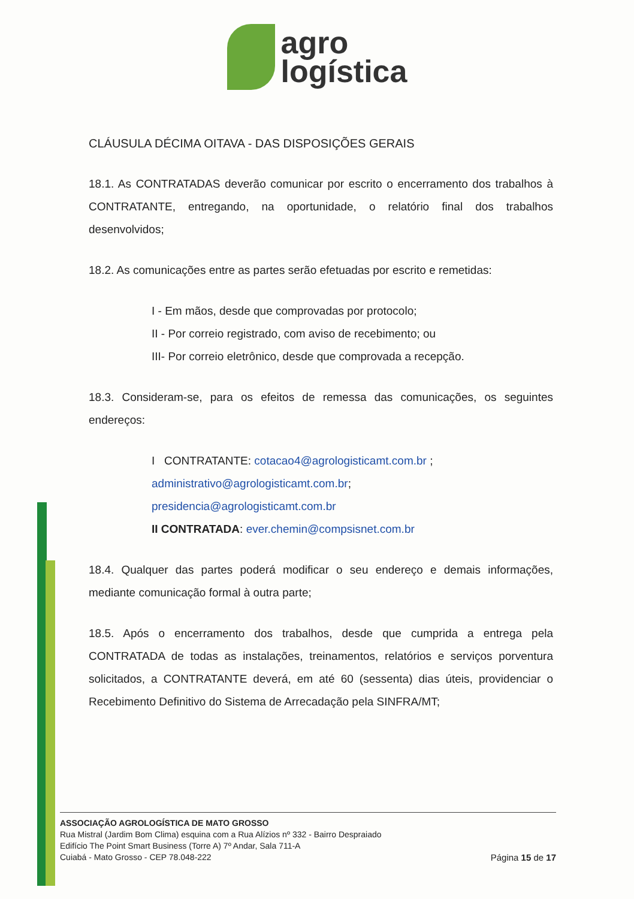agro
logística
CLÁUSULA DÉCIMA OITAVA - DAS DISPOSIÇÕES GERAIS
18.1. As CONTRATADAS deverão comunicar por escrito o encerramento dos trabalhos à CONTRATANTE, entregando, na oportunidade, o relatório final dos trabalhos desenvolvidos;
18.2. As comunicações entre as partes serão efetuadas por escrito e remetidas:
I - Em mãos, desde que comprovadas por protocolo;
II - Por correio registrado, com aviso de recebimento; ou
III- Por correio eletrônico, desde que comprovada a recepção.
18.3. Consideram-se, para os efeitos de remessa das comunicações, os seguintes endereços:
I CONTRATANTE: cotacao4@agrologisticamt.com.br ;
administrativo@agrologisticamt.com.br;
presidencia@agrologisticamt.com.br
II CONTRATADA: ever.chemin@compsisnet.com.br
18.4. Qualquer das partes poderá modificar o seu endereço e demais informações, mediante comunicação formal à outra parte;
18.5. Após o encerramento dos trabalhos, desde que cumprida a entrega pela CONTRATADA de todas as instalações, treinamentos, relatórios e serviços porventura solicitados, a CONTRATANTE deverá, em até 60 (sessenta) dias úteis, providenciar o Recebimento Definitivo do Sistema de Arrecadação pela SINFRA/MT;
ASSOCIAÇÃO AGROLOGÍSTICA DE MATO GROSSO
Rua Mistral (Jardim Bom Clima) esquina com a Rua Alízios nº 332 - Bairro Despraiado
Edifício The Point Smart Business (Torre A) 7º Andar, Sala 711-A
Cuiabá - Mato Grosso - CEP 78.048-222
Página 15 de 17